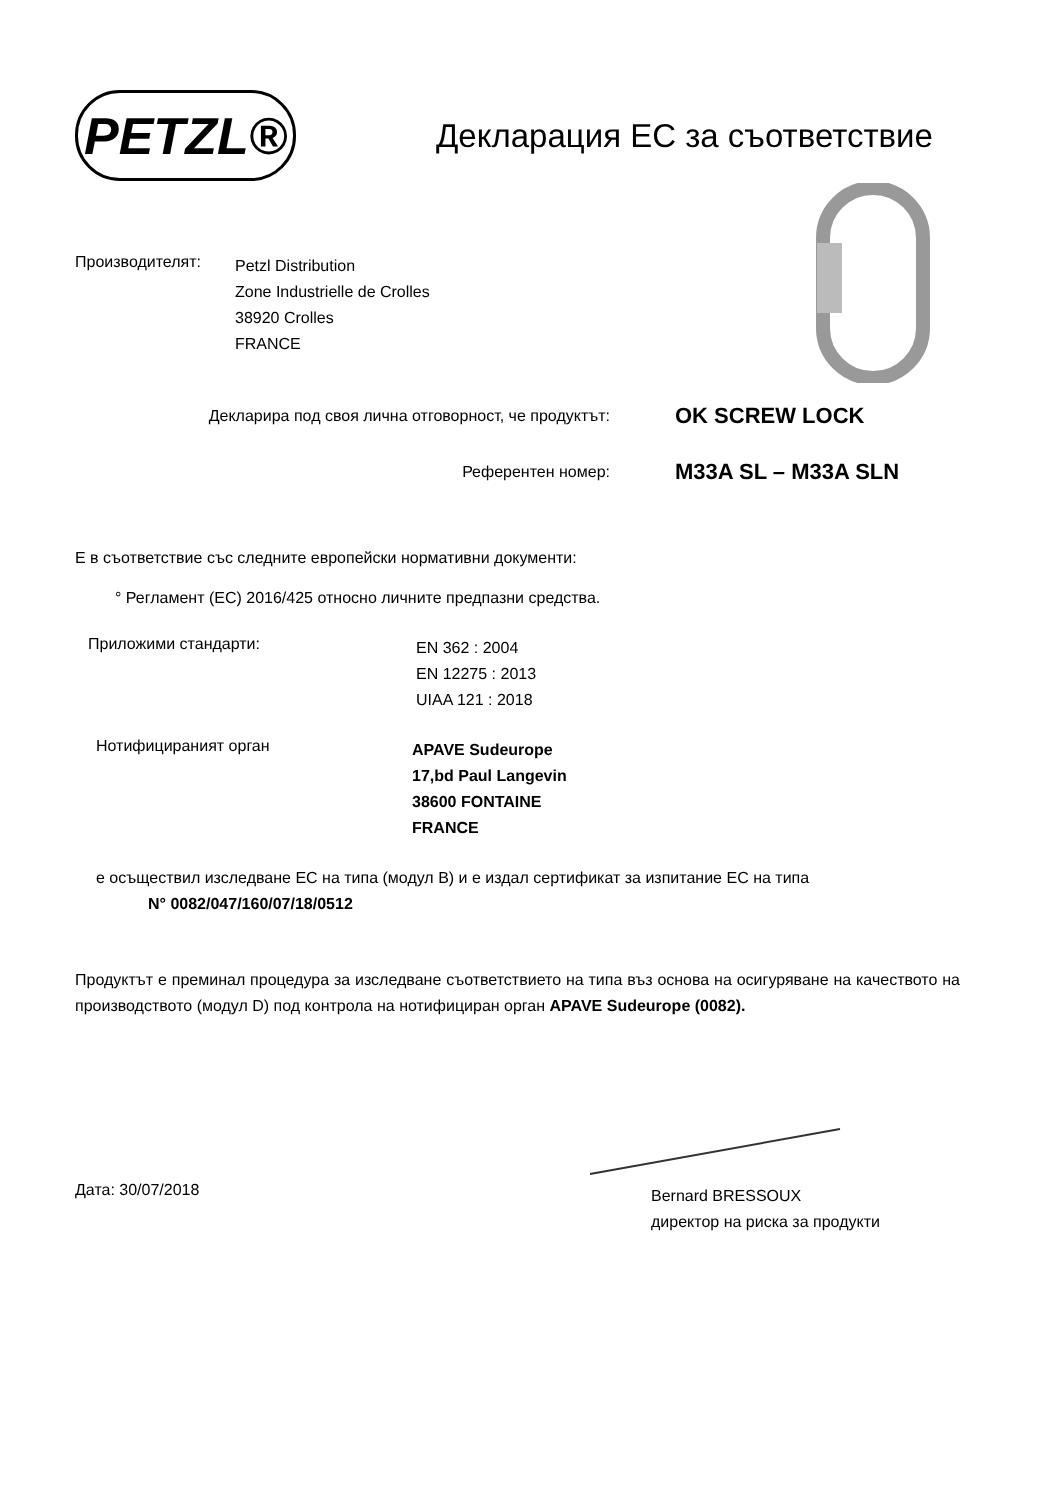PETZL®
Декларация ЕС за съответствие
Производителят:
Petzl Distribution
Zone Industrielle de Crolles
38920 Crolles
FRANCE
Декларира под своя лична отговорност, че продуктът:
OK SCREW LOCK
Референтен номер:
M33A SL – M33A SLN
Е в съответствие със следните европейски нормативни документи:
° Регламент (ЕС) 2016/425 относно личните предпазни средства.
Приложими стандарти:
EN 362 : 2004
EN 12275 : 2013
UIAA 121 : 2018
Нотифицираният орган
APAVE Sudeurope
17,bd Paul Langevin
38600 FONTAINE
FRANCE
е осъществил изследване ЕС на типа (модул B) и е издал сертификат за изпитание ЕС на типа
N° 0082/047/160/07/18/0512
Продуктът е преминал процедура за изследване съответствието на типа въз основа на осигуряване на качеството на производството (модул D) под контрола на нотифициран орган APAVE Sudeurope (0082).
Дата: 30/07/2018
Bernard BRESSOUX
директор на риска за продукти